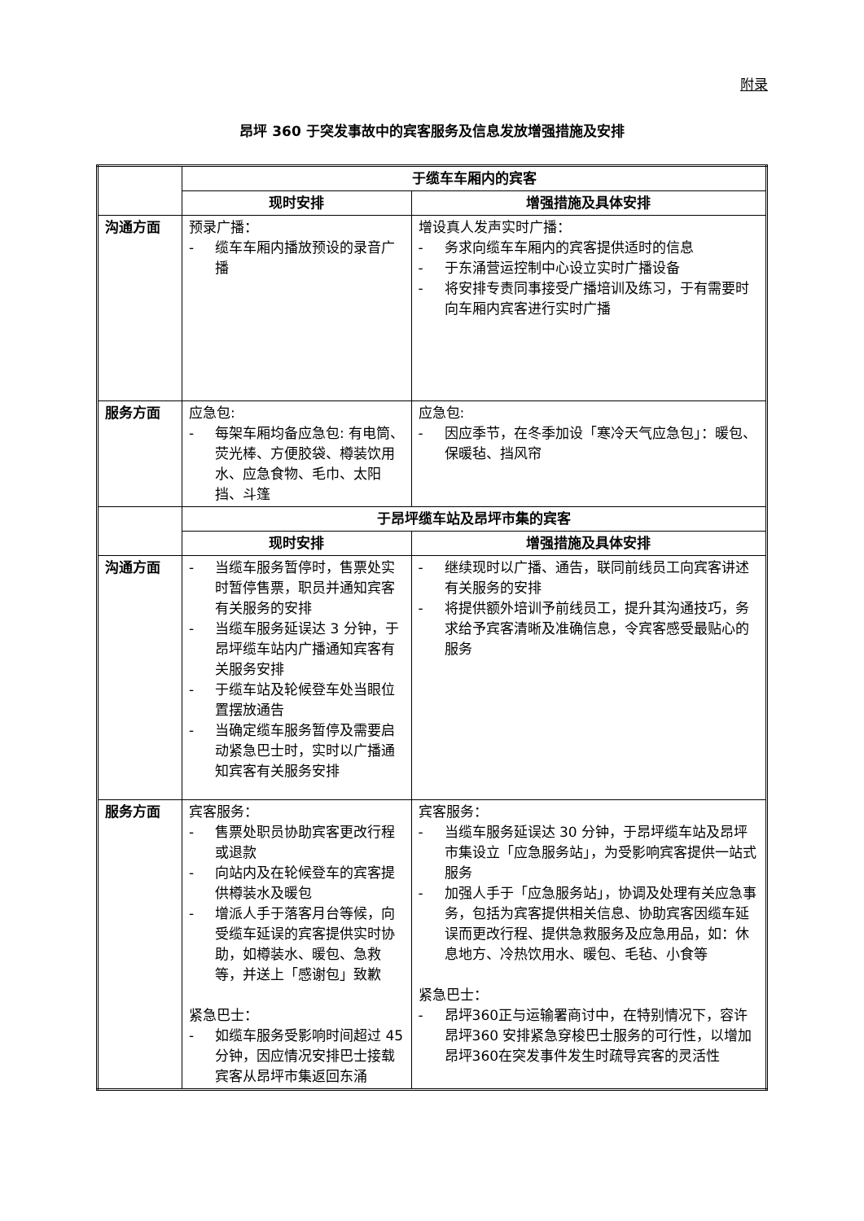附录
昂坪 360 于突发事故中的宾客服务及信息发放增强措施及安排
| | 于缆车车厢内的宾客 | |
| | 现时安排 | 增强措施及具体安排 |
| 沟通方面 | 预录广播： - 缆车车厢内播放预设的录音广播 | 增设真人发声实时广播： - 务求向缆车车厢内的宾客提供适时的信息 - 于东涌营运控制中心设立实时广播设备 - 将安排专责同事接受广播培训及练习，于有需要时向车厢内宾客进行实时广播 |
| 服务方面 | 应急包: - 每架车厢均备应急包: 有电筒、荧光棒、方便胶袋、樽装饮用水、应急食物、毛巾、太阳挡、斗篷 | 应急包: - 因应季节，在冬季加设「寒冷天气应急包」：暖包、保暖毡、挡风帘 |
| | 于昂坪缆车站及昂坪市集的宾客 | |
| | 现时安排 | 增强措施及具体安排 |
| 沟通方面 | - 当缆车服务暂停时，售票处实时暂停售票，职员并通知宾客有关服务的安排 - 当缆车服务延误达 3 分钟，于昂坪缆车站内广播通知宾客有关服务安排 - 于缆车站及轮候登车处当眼位置摆放通告 - 当确定缆车服务暂停及需要启动紧急巴士时，实时以广播通知宾客有关服务安排 | - 继续现时以广播、通告，联同前线员工向宾客讲述有关服务的安排 - 将提供额外培训予前线员工，提升其沟通技巧，务求给予宾客清晰及准确信息，令宾客感受最贴心的服务 |
| 服务方面 | 宾客服务： - 售票处职员协助宾客更改行程或退款 - 向站内及在轮候登车的宾客提供樽装水及暖包 - 增派人手于落客月台等候，向受缆车延误的宾客提供实时协助，如樽装水、暖包、急救等，并送上「感谢包」致歉 紧急巴士： - 如缆车服务受影响时间超过 45 分钟，因应情况安排巴士接载宾客从昂坪市集返回东涌 | 宾客服务： - 当缆车服务延误达 30 分钟，于昂坪缆车站及昂坪市集设立「应急服务站」，为受影响宾客提供一站式服务 - 加强人手于「应急服务站」，协调及处理有关应急事务，包括为宾客提供相关信息、协助宾客因缆车延误而更改行程、提供急救服务及应急用品，如：休息地方、冷热饮用水、暖包、毛毡、小食等 紧急巴士： - 昂坪360正与运输署商讨中，在特别情况下，容许昂坪360 安排紧急穿梭巴士服务的可行性，以增加昂坪360在突发事件发生时疏导宾客的灵活性 |